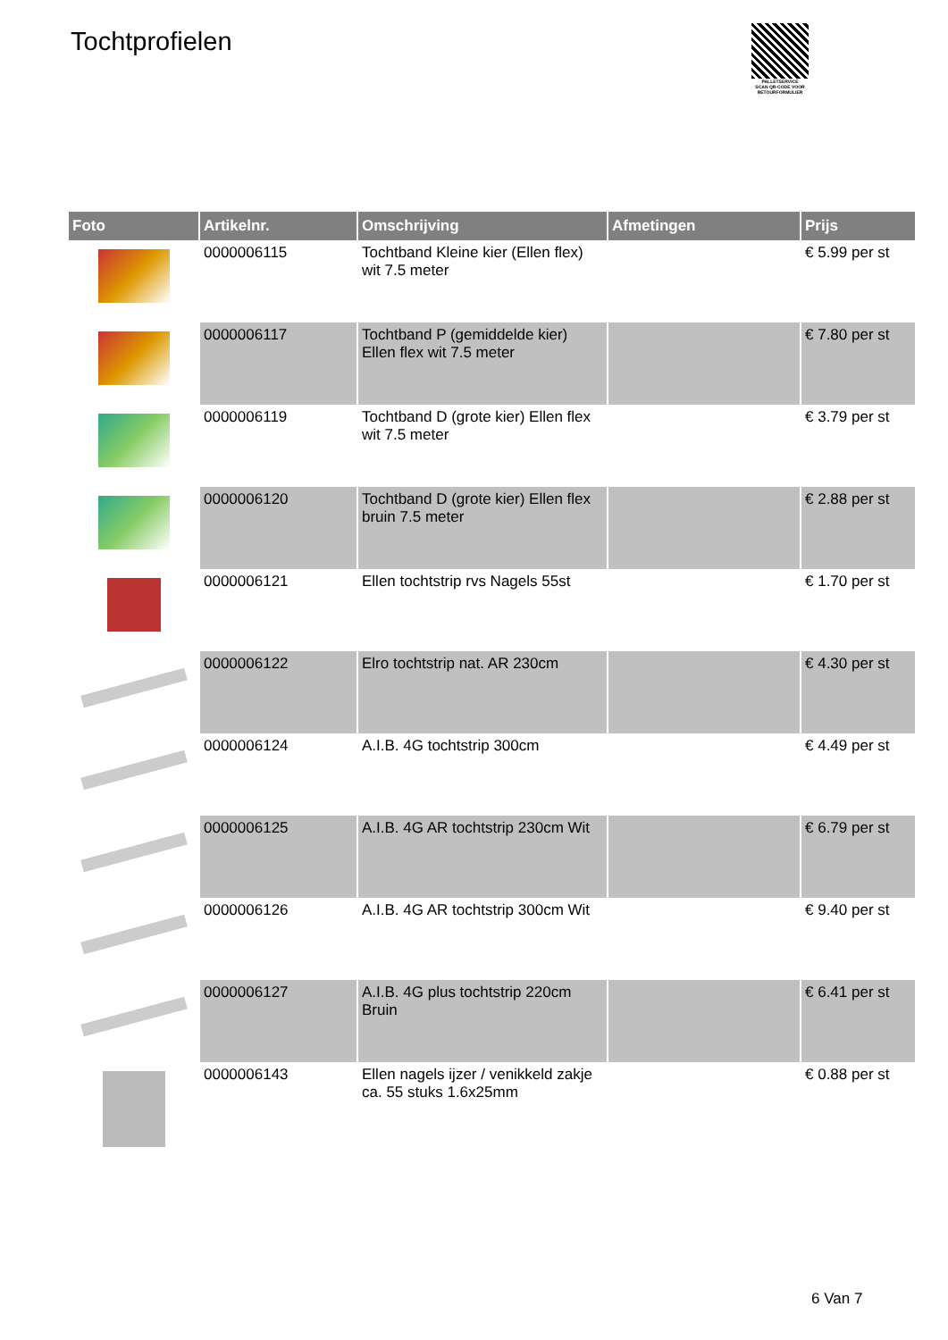Tochtprofielen
PALLETSERVICE
SCAN QR-CODE VOOR RETOURFORMULIER
| Foto | Artikelnr. | Omschrijving | Afmetingen | Prijs |
| --- | --- | --- | --- | --- |
| | 0000006115 | Tochtband Kleine kier (Ellen flex) wit 7.5 meter | | € 5.99 per st |
| | 0000006117 | Tochtband P (gemiddelde kier) Ellen flex wit 7.5 meter | | € 7.80 per st |
| | 0000006119 | Tochtband D (grote kier) Ellen flex wit 7.5 meter | | € 3.79 per st |
| | 0000006120 | Tochtband D (grote kier) Ellen flex bruin 7.5 meter | | € 2.88 per st |
| | 0000006121 | Ellen tochtstrip rvs Nagels 55st | | € 1.70 per st |
| | 0000006122 | Elro tochtstrip nat. AR 230cm | | € 4.30 per st |
| | 0000006124 | A.I.B. 4G tochtstrip 300cm | | € 4.49 per st |
| | 0000006125 | A.I.B. 4G AR tochtstrip 230cm Wit | | € 6.79 per st |
| | 0000006126 | A.I.B. 4G AR tochtstrip 300cm Wit | | € 9.40 per st |
| | 0000006127 | A.I.B. 4G plus tochtstrip 220cm Bruin | | € 6.41 per st |
| | 0000006143 | Ellen nagels ijzer / venikkeld zakje ca. 55 stuks 1.6x25mm | | € 0.88 per st |
6 Van 7